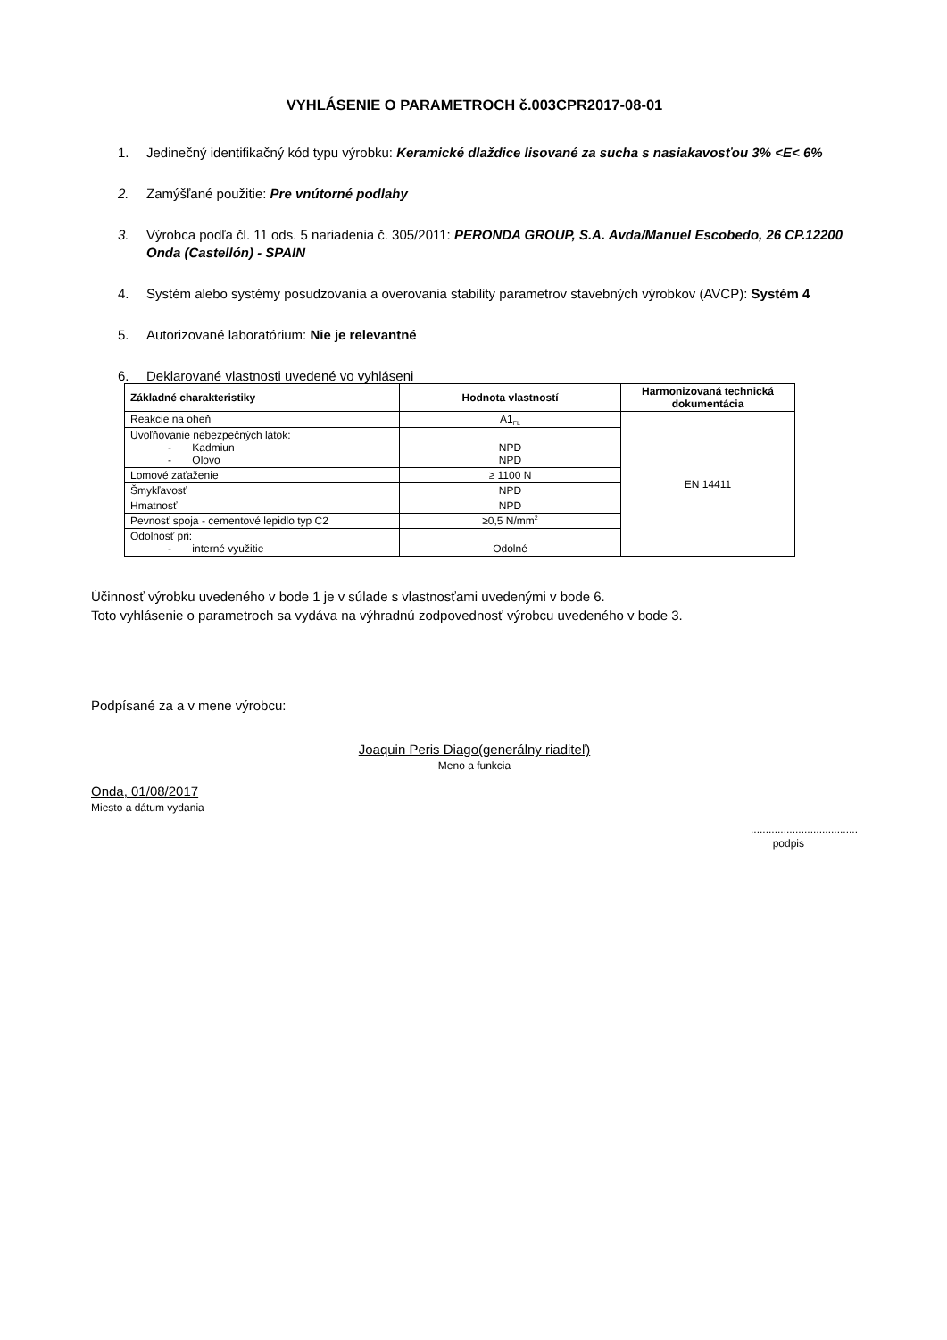VYHLÁSENIE O PARAMETROCH č.003CPR2017-08-01
1. Jedinečný identifikačný kód typu výrobku: Keramické dlaždice lisované za sucha s nasiakavosťou 3% <E< 6%
2. Zamýšľané použitie: Pre vnútorné podlahy
3. Výrobca podľa čl. 11 ods. 5 nariadenia č. 305/2011: PERONDA GROUP, S.A. Avda/Manuel Escobedo, 26 CP.12200 Onda (Castellón) - SPAIN
4. Systém alebo systémy posudzovania a overovania stability parametrov stavebných výrobkov (AVCP): Systém 4
5. Autorizované laboratórium: Nie je relevantné
6. Deklarované vlastnosti uvedené vo vyhláseni
| Základné charakteristiky | Hodnota vlastností | Harmonizovaná technická dokumentácia |
| --- | --- | --- |
| Reakcie na oheň | A1<sub>FL</sub> | EN 14411 |
| Uvoľňovanie nebezpečných látok: - Kadmiun - Olovo | NPD NPD | |
| Lomové zaťaženie | ≥ 1100 N | |
| Šmykľavosť | NPD | |
| Hmatnosť | NPD | |
| Pevnosť spoja - cementové lepidlo typ C2 | ≥0,5 N/mm<sup>2</sup> | |
| Odolnosť pri: - interné využitie | Odolné | |
Účinnosť výrobku uvedeného v bode 1 je v súlade s vlastnosťami uvedenými v bode 6.
Toto vyhlásenie o parametroch sa vydáva na výhradnú zodpovednosť výrobcu uvedeného v bode 3.
Podpísané za a v mene výrobcu:
Joaquin Peris Diago(generálny riaditeľ)
Meno a funkcia
Onda, 01/08/2017
Miesto a dátum vydania
....................................
podpis